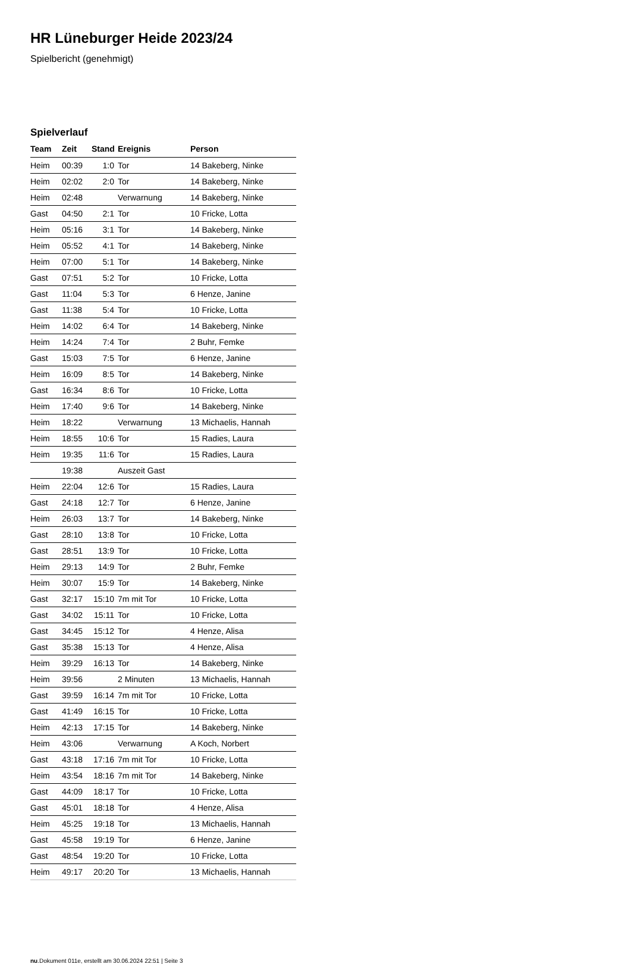HR Lüneburger Heide 2023/24
Spielbericht (genehmigt)
Spielverlauf
| Team | Zeit | Stand | Ereignis | Person |
| --- | --- | --- | --- | --- |
| Heim | 00:39 | 1:0 | Tor | 14 Bakeberg, Ninke |
| Heim | 02:02 | 2:0 | Tor | 14 Bakeberg, Ninke |
| Heim | 02:48 | | Verwarnung | 14 Bakeberg, Ninke |
| Gast | 04:50 | 2:1 | Tor | 10 Fricke, Lotta |
| Heim | 05:16 | 3:1 | Tor | 14 Bakeberg, Ninke |
| Heim | 05:52 | 4:1 | Tor | 14 Bakeberg, Ninke |
| Heim | 07:00 | 5:1 | Tor | 14 Bakeberg, Ninke |
| Gast | 07:51 | 5:2 | Tor | 10 Fricke, Lotta |
| Gast | 11:04 | 5:3 | Tor | 6 Henze, Janine |
| Gast | 11:38 | 5:4 | Tor | 10 Fricke, Lotta |
| Heim | 14:02 | 6:4 | Tor | 14 Bakeberg, Ninke |
| Heim | 14:24 | 7:4 | Tor | 2 Buhr, Femke |
| Gast | 15:03 | 7:5 | Tor | 6 Henze, Janine |
| Heim | 16:09 | 8:5 | Tor | 14 Bakeberg, Ninke |
| Gast | 16:34 | 8:6 | Tor | 10 Fricke, Lotta |
| Heim | 17:40 | 9:6 | Tor | 14 Bakeberg, Ninke |
| Heim | 18:22 | | Verwarnung | 13 Michaelis, Hannah |
| Heim | 18:55 | 10:6 | Tor | 15 Radies, Laura |
| Heim | 19:35 | 11:6 | Tor | 15 Radies, Laura |
| | 19:38 | | Auszeit Gast | |
| Heim | 22:04 | 12:6 | Tor | 15 Radies, Laura |
| Gast | 24:18 | 12:7 | Tor | 6 Henze, Janine |
| Heim | 26:03 | 13:7 | Tor | 14 Bakeberg, Ninke |
| Gast | 28:10 | 13:8 | Tor | 10 Fricke, Lotta |
| Gast | 28:51 | 13:9 | Tor | 10 Fricke, Lotta |
| Heim | 29:13 | 14:9 | Tor | 2 Buhr, Femke |
| Heim | 30:07 | 15:9 | Tor | 14 Bakeberg, Ninke |
| Gast | 32:17 | 15:10 | 7m mit Tor | 10 Fricke, Lotta |
| Gast | 34:02 | 15:11 | Tor | 10 Fricke, Lotta |
| Gast | 34:45 | 15:12 | Tor | 4 Henze, Alisa |
| Gast | 35:38 | 15:13 | Tor | 4 Henze, Alisa |
| Heim | 39:29 | 16:13 | Tor | 14 Bakeberg, Ninke |
| Heim | 39:56 | | 2 Minuten | 13 Michaelis, Hannah |
| Gast | 39:59 | 16:14 | 7m mit Tor | 10 Fricke, Lotta |
| Gast | 41:49 | 16:15 | Tor | 10 Fricke, Lotta |
| Heim | 42:13 | 17:15 | Tor | 14 Bakeberg, Ninke |
| Heim | 43:06 | | Verwarnung | A Koch, Norbert |
| Gast | 43:18 | 17:16 | 7m mit Tor | 10 Fricke, Lotta |
| Heim | 43:54 | 18:16 | 7m mit Tor | 14 Bakeberg, Ninke |
| Gast | 44:09 | 18:17 | Tor | 10 Fricke, Lotta |
| Gast | 45:01 | 18:18 | Tor | 4 Henze, Alisa |
| Heim | 45:25 | 19:18 | Tor | 13 Michaelis, Hannah |
| Gast | 45:58 | 19:19 | Tor | 6 Henze, Janine |
| Gast | 48:54 | 19:20 | Tor | 10 Fricke, Lotta |
| Heim | 49:17 | 20:20 | Tor | 13 Michaelis, Hannah |
nu.Dokument 011e, erstellt am 30.06.2024 22:51 | Seite 3